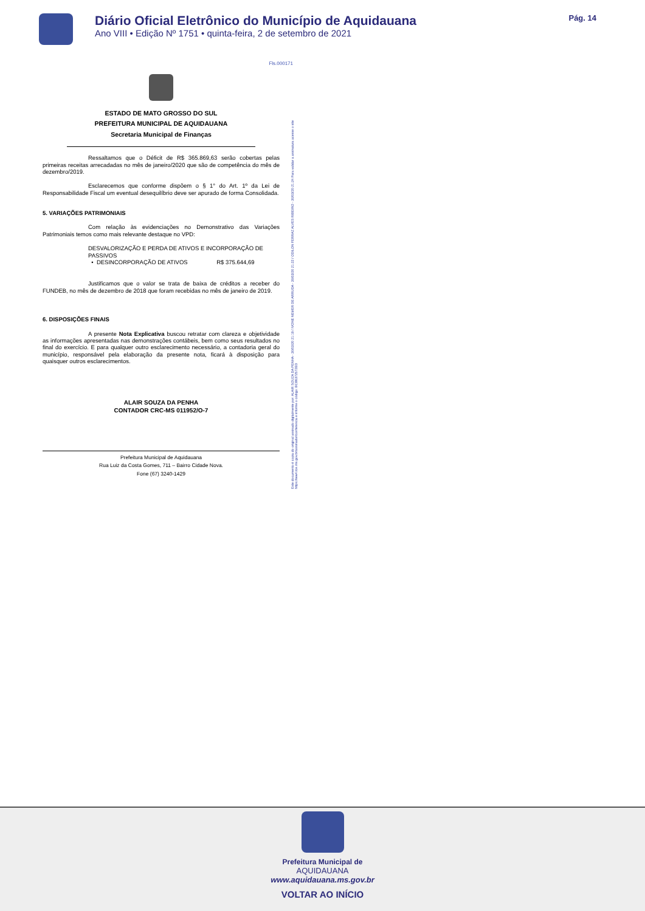Diário Oficial Eletrônico do Município de Aquidauana
Ano VIII • Edição Nº 1751 • quinta-feira, 2 de setembro de 2021
Pág. 14
Fls.000171
ESTADO DE MATO GROSSO DO SUL
PREFEITURA MUNICIPAL DE AQUIDAUANA
Secretaria Municipal de Finanças
Ressaltamos que o Déficit de R$ 365.869,63 serão cobertas pelas primeiras receitas arrecadadas no mês de janeiro/2020 que são de competência do mês de dezembro/2019.
Esclarecemos que conforme dispõem o § 1° do Art. 1º da Lei de Responsabilidade Fiscal um eventual desequilíbrio deve ser apurado de forma Consolidada.
5. VARIAÇÕES PATRIMONIAIS
Com relação às evidenciações no Demonstrativo das Variações Patrimoniais temos como mais relevante destaque no VPD:
DESVALORIZAÇÃO E PERDA DE ATIVOS E INCORPORAÇÃO DE PASSIVOS
• DESINCORPORAÇÃO DE ATIVOS R$ 375.644,69
Justificamos que o valor se trata de baixa de créditos a receber do FUNDEB, no mês de dezembro de 2018 que foram recebidas no mês de janeiro de 2019.
6. DISPOSIÇÕES FINAIS
A presente Nota Explicativa buscou retratar com clareza e objetividade as informações apresentadas nas demonstrações contábeis, bem como seus resultados no final do exercício. E para qualquer outro esclarecimento necessário, a contadoria geral do município, responsável pela elaboração da presente nota, ficará à disposição para quaisquer outros esclarecimentos.
ALAIR SOUZA DA PENHA
CONTADOR CRC-MS 011952/O-7
Prefeitura Municipal de Aquidauana
Rua Luiz da Costa Gomes, 711 – Bairro Cidade Nova.
Fone (67) 3240-1429
Este documento é copia do original assinado digitalmente por: ALAIR SOUZA DA PENHA - 30/03/20 21:19 / IVONE NEMER DE ARRUDA - 30/03/20 21:22 / ODILON FERRAZ ALVES RIBEIRO - 30/03/20 21:24 Para validar a assinatura acesse o site https://ww4.tce.ms.gov.br/assinador/conferencia e informe o código: BCB6372572ED
Prefeitura Municipal de
AQUIDAUANA
www.aquidauana.ms.gov.br
VOLTAR AO INÍCIO